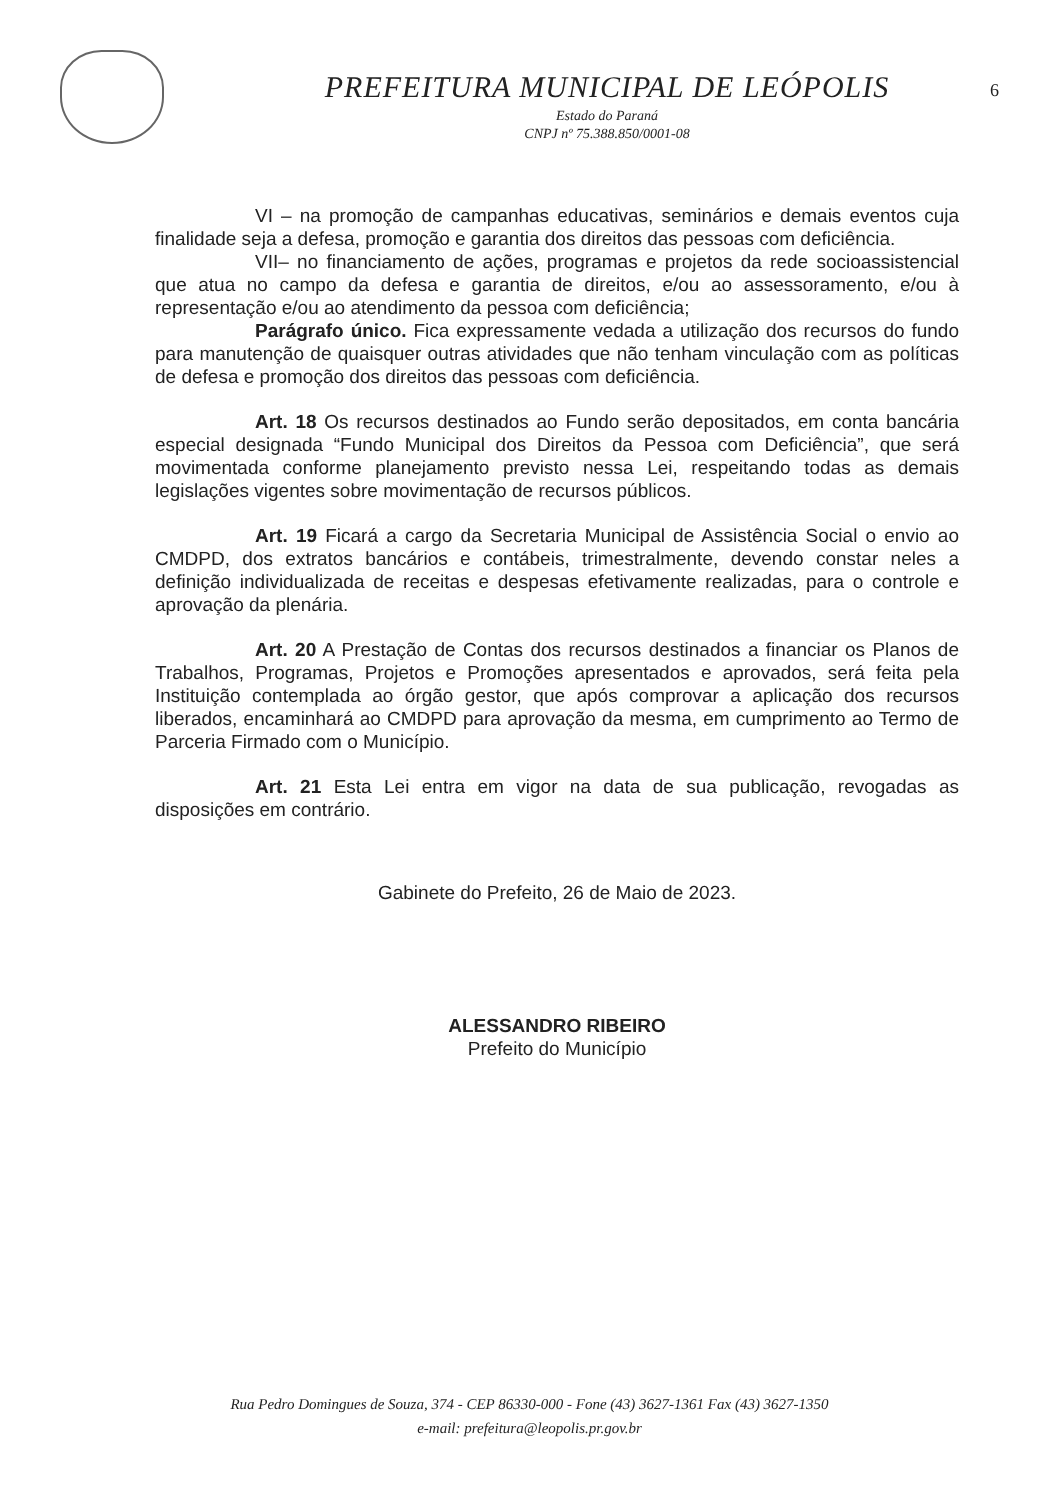PREFEITURA MUNICIPAL DE LEÓPOLIS
Estado do Paraná
CNPJ nº 75.388.850/0001-08
6
VI – na promoção de campanhas educativas, seminários e demais eventos cuja finalidade seja a defesa, promoção e garantia dos direitos das pessoas com deficiência.
VII– no financiamento de ações, programas e projetos da rede socioassistencial que atua no campo da defesa e garantia de direitos, e/ou ao assessoramento, e/ou à representação e/ou ao atendimento da pessoa com deficiência;
Parágrafo único. Fica expressamente vedada a utilização dos recursos do fundo para manutenção de quaisquer outras atividades que não tenham vinculação com as políticas de defesa e promoção dos direitos das pessoas com deficiência.
Art. 18 Os recursos destinados ao Fundo serão depositados, em conta bancária especial designada “Fundo Municipal dos Direitos da Pessoa com Deficiência”, que será movimentada conforme planejamento previsto nessa Lei, respeitando todas as demais legislações vigentes sobre movimentação de recursos públicos.
Art. 19 Ficará a cargo da Secretaria Municipal de Assistência Social o envio ao CMDPD, dos extratos bancários e contábeis, trimestralmente, devendo constar neles a definição individualizada de receitas e despesas efetivamente realizadas, para o controle e aprovação da plenária.
Art. 20 A Prestação de Contas dos recursos destinados a financiar os Planos de Trabalhos, Programas, Projetos e Promoções apresentados e aprovados, será feita pela Instituição contemplada ao órgão gestor, que após comprovar a aplicação dos recursos liberados, encaminhará ao CMDPD para aprovação da mesma, em cumprimento ao Termo de Parceria Firmado com o Município.
Art. 21 Esta Lei entra em vigor na data de sua publicação, revogadas as disposições em contrário.
Gabinete do Prefeito, 26 de Maio de 2023.
ALESSANDRO RIBEIRO
Prefeito do Município
Rua Pedro Domingues de Souza, 374 - CEP 86330-000 - Fone (43) 3627-1361 Fax (43) 3627-1350
e-mail: prefeitura@leopolis.pr.gov.br